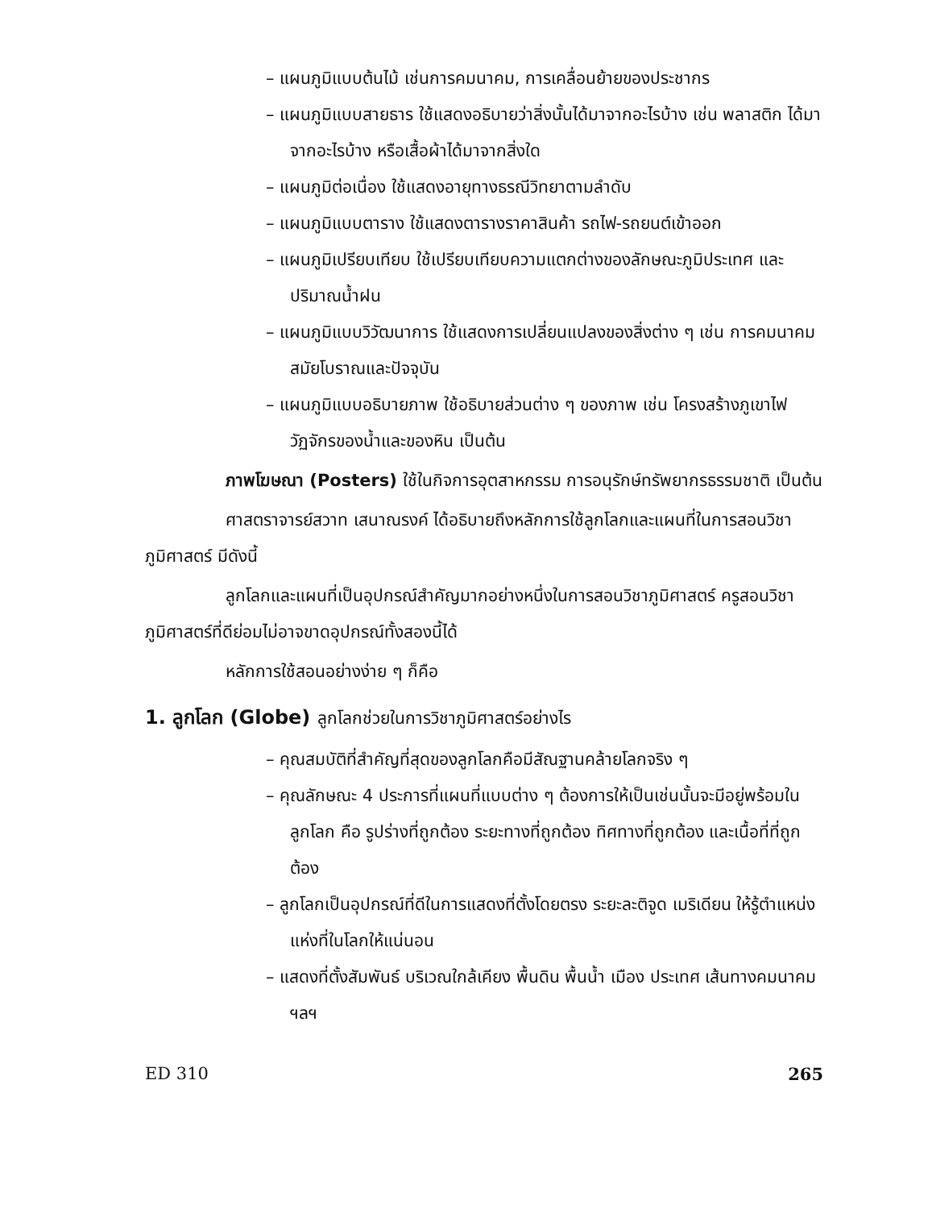– แผนภูมิแบบต้นไม้ เช่นการคมนาคม, การเคลื่อนย้ายของประชากร
– แผนภูมิแบบสายธาร ใช้แสดงอธิบายว่าสิ่งนั้นได้มาจากอะไรบ้าง เช่น พลาสติก ได้มาจากอะไรบ้าง หรือเสื้อผ้าได้มาจากสิ่งใด
– แผนภูมิต่อเนื่อง ใช้แสดงอายุทางธรณีวิทยาตามลำดับ
– แผนภูมิแบบตาราง ใช้แสดงตารางราคาสินค้า รถไฟ-รถยนต์เข้าออก
– แผนภูมิเปรียบเทียบ ใช้เปรียบเทียบความแตกต่างของลักษณะภูมิประเทศ และปริมาณน้ำฝน
– แผนภูมิแบบวิวัฒนาการ ใช้แสดงการเปลี่ยนแปลงของสิ่งต่าง ๆ เช่น การคมนาคมสมัยโบราณและปัจจุบัน
– แผนภูมิแบบอธิบายภาพ ใช้อธิบายส่วนต่าง ๆ ของภาพ เช่น โครงสร้างภูเขาไฟ วัฏจักรของน้ำและของหิน เป็นต้น
ภาพโฆษณา (Posters) ใช้ในกิจการอุตสาหกรรม การอนุรักษ์ทรัพยากรธรรมชาติ เป็นต้น
ศาสตราจารย์สวาท เสนาณรงค์ ได้อธิบายถึงหลักการใช้ลูกโลกและแผนที่ในการสอนวิชาภูมิศาสตร์ มีดังนี้
ลูกโลกและแผนที่เป็นอุปกรณ์สำคัญมากอย่างหนึ่งในการสอนวิชาภูมิศาสตร์ ครูสอนวิชาภูมิศาสตร์ที่ดีย่อมไม่อาจขาดอุปกรณ์ทั้งสองนี้ได้
หลักการใช้สอนอย่างง่าย ๆ ก็คือ
1. ลูกโลก (Globe) ลูกโลกช่วยในการวิชาภูมิศาสตร์อย่างไร
– คุณสมบัติที่สำคัญที่สุดของลูกโลกคือมีสัณฐานคล้ายโลกจริง ๆ
– คุณลักษณะ 4 ประการที่แผนที่แบบต่าง ๆ ต้องการให้เป็นเช่นนั้นจะมีอยู่พร้อมในลูกโลก คือ รูปร่างที่ถูกต้อง ระยะทางที่ถูกต้อง ทิศทางที่ถูกต้อง และเนื้อที่ที่ถูกต้อง
– ลูกโลกเป็นอุปกรณ์ที่ดีในการแสดงที่ตั้งโดยตรง ระยะละติจูด เมริเดียน ให้รู้ตำแหน่งแห่งที่ในโลกให้แน่นอน
– แสดงที่ตั้งสัมพันธ์ บริเวณใกล้เคียง พื้นดิน พื้นน้ำ เมือง ประเทศ เส้นทางคมนาคม ฯลฯ
ED 310 265